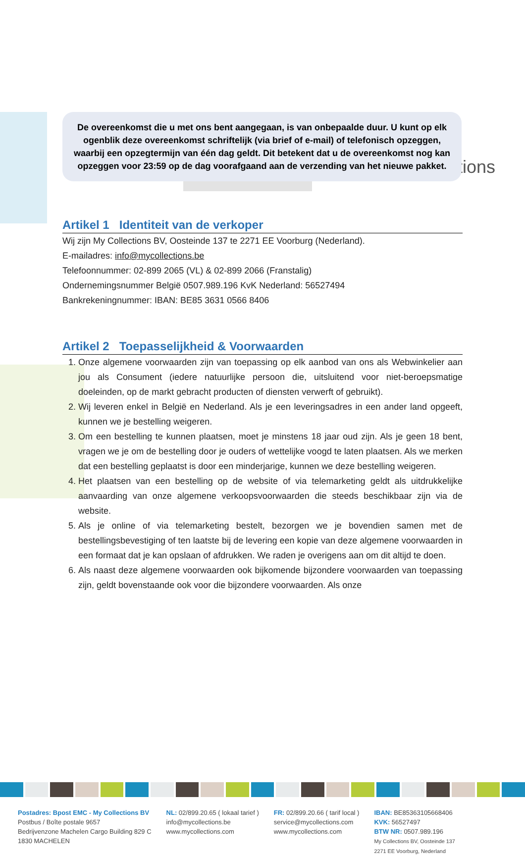My Collections
De overeenkomst die u met ons bent aangegaan, is van onbepaalde duur. U kunt op elk ogenblik deze overeenkomst schriftelijk (via brief of e-mail) of telefonisch opzeggen, waarbij een opzegtermijn van één dag geldt. Dit betekent dat u de overeenkomst nog kan opzeggen voor 23:59 op de dag voorafgaand aan de verzending van het nieuwe pakket.
Artikel 1 Identiteit van de verkoper
Wij zijn My Collections BV, Oosteinde 137 te 2271 EE Voorburg (Nederland).
E-mailadres: info@mycollections.be
Telefoonnummer: 02-899 2065 (VL) & 02-899 2066 (Franstalig)
Ondernemingsnummer België 0507.989.196 KvK Nederland: 56527494
Bankrekeningnummer: IBAN: BE85 3631 0566 8406
Artikel 2 Toepasselijkheid & Voorwaarden
1. Onze algemene voorwaarden zijn van toepassing op elk aanbod van ons als Webwinkelier aan jou als Consument (iedere natuurlijke persoon die, uitsluitend voor niet-beroepsmatige doeleinden, op de markt gebracht producten of diensten verwerft of gebruikt).
2. Wij leveren enkel in België en Nederland. Als je een leveringsadres in een ander land opgeeft, kunnen we je bestelling weigeren.
3. Om een bestelling te kunnen plaatsen, moet je minstens 18 jaar oud zijn. Als je geen 18 bent, vragen we je om de bestelling door je ouders of wettelijke voogd te laten plaatsen. Als we merken dat een bestelling geplaatst is door een minderjarige, kunnen we deze bestelling weigeren.
4. Het plaatsen van een bestelling op de website of via telemarketing geldt als uitdrukkelijke aanvaarding van onze algemene verkoopsvoorwaarden die steeds beschikbaar zijn via de website.
5. Als je online of via telemarketing bestelt, bezorgen we je bovendien samen met de bestellingsbevestiging of ten laatste bij de levering een kopie van deze algemene voorwaarden in een formaat dat je kan opslaan of afdrukken. We raden je overigens aan om dit altijd te doen.
6. Als naast deze algemene voorwaarden ook bijkomende bijzondere voorwaarden van toepassing zijn, geldt bovenstaande ook voor die bijzondere voorwaarden. Als onze
Postadres: Bpost EMC - My Collections BV
Postbus / Boîte postale 9657
Bedrijvenzone Machelen Cargo Building 829 C
1830 MACHELEN
NL: 02/899.20.65 ( lokaal tarief )
info@mycollections.be
www.mycollections.com
FR: 02/899.20.66 ( tarif local )
service@mycollections.com
www.mycollections.com
IBAN: BE85363105668406
KVK: 56527497
BTW NR: 0507.989.196
My Collections BV, Oosteinde 137
2271 EE Voorburg, Nederland